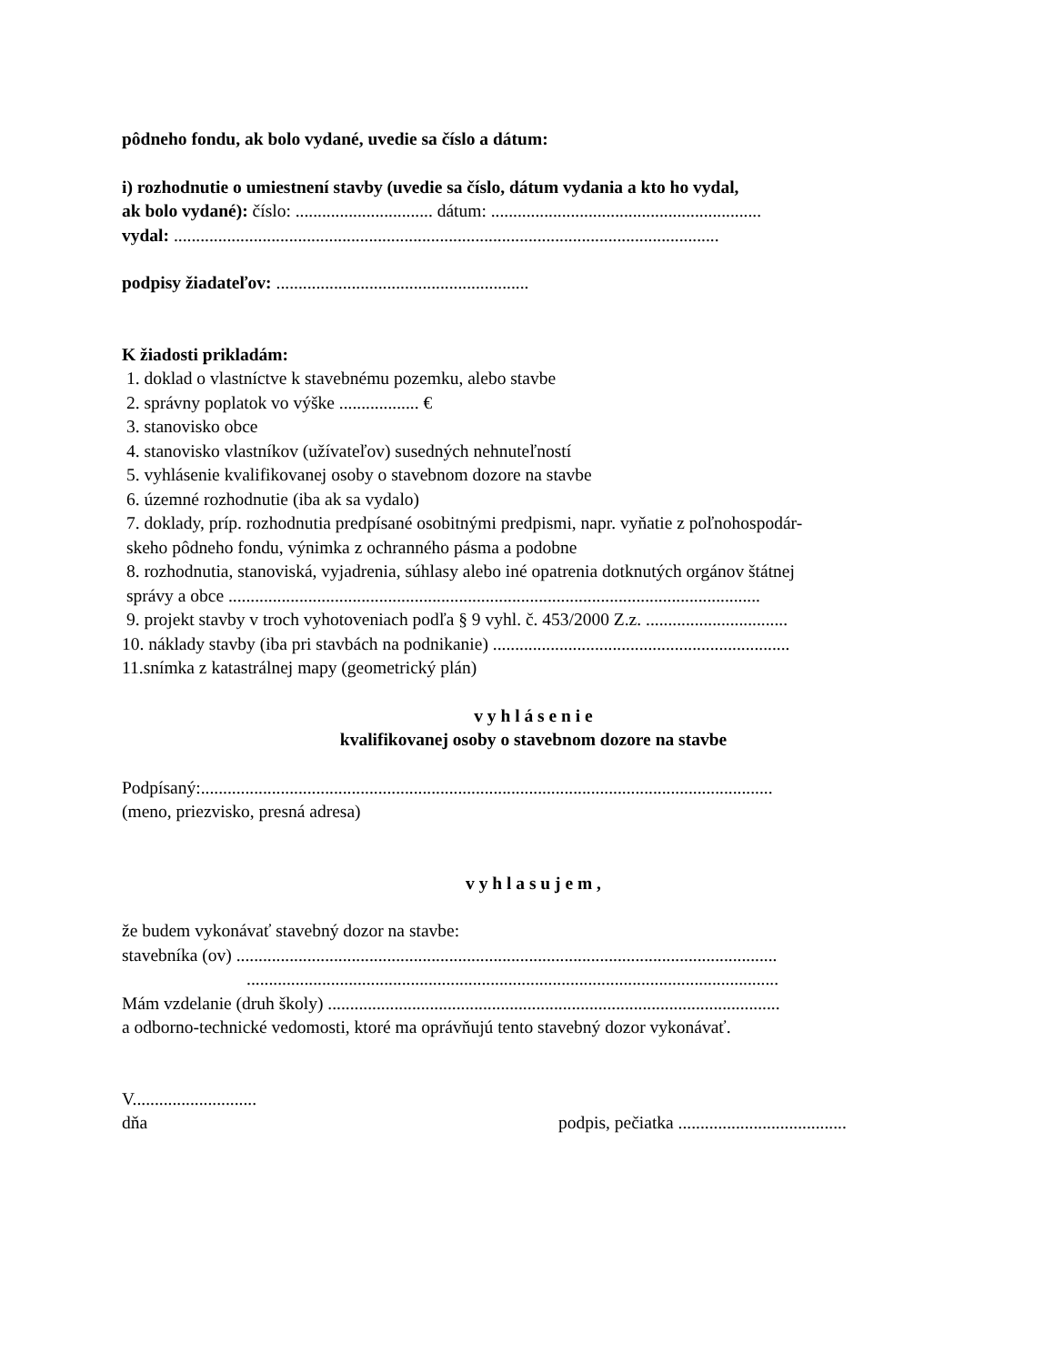pôdneho fondu, ak bolo vydané, uvedie sa číslo a dátum:
i) rozhodnutie o umiestnení stavby (uvedie sa číslo, dátum vydania a kto ho vydal,
ak bolo vydané): číslo: ............................... dátum: .............................................................
vydal: ...........................................................................................................................
podpisy žiadateľov: .........................................................
K žiadosti prikladám:
1. doklad o vlastníctve k stavebnému pozemku, alebo stavbe
2. správny poplatok vo výške .................. €
3. stanovisko obce
4. stanovisko vlastníkov (užívateľov) susedných nehnuteľností
5. vyhlásenie kvalifikovanej osoby o stavebnom dozore na stavbe
6. územné rozhodnutie (iba ak sa vydalo)
7. doklady, príp. rozhodnutia predpísané osobitnými predpismi, napr. vyňatie z poľnohospodár-
skeho pôdneho fondu, výnimka z ochranného pásma a podobne
8. rozhodnutia, stanoviská, vyjadrenia, súhlasy alebo iné opatrenia dotknutých orgánov štátnej
správy a obce ........................................................................................................................
9. projekt stavby v troch vyhotoveniach podľa § 9 vyhl. č. 453/2000 Z.z. ................................
10. náklady stavby (iba pri stavbách na podnikanie) ...................................................................
11.snímka z katastrálnej mapy (geometrický plán)
v y h l á s e n i e
kvalifikovanej osoby o stavebnom dozore na stavbe
Podpísaný:.................................................................................................................................
(meno, priezvisko, presná adresa)
v y h l a s u j e m ,
že budem vykonávať stavebný dozor na stavbe:
stavebníka (ov) ..........................................................................................................................
........................................................................................................................
Mám vzdelanie (druh školy) ......................................................................................................
a odborno-technické vedomosti, ktoré ma oprávňujú tento stavebný dozor vykonávať.
V............................
dňa podpis, pečiatka ......................................